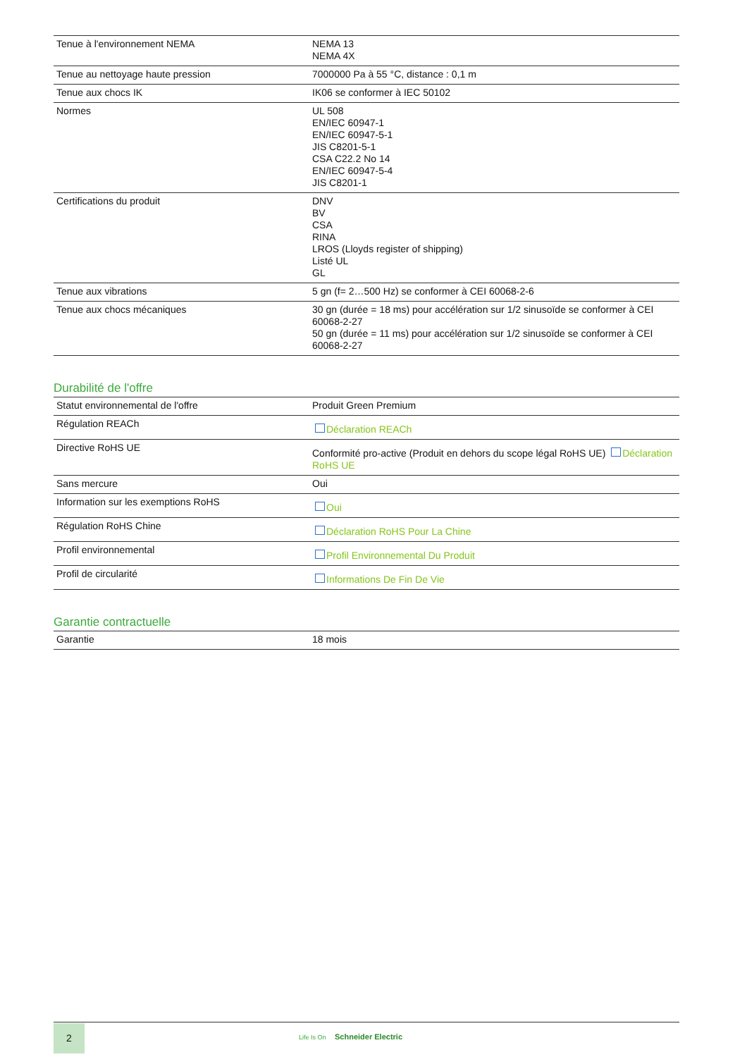| Tenue à l'environnement NEMA | NEMA 13 NEMA 4X |
| Tenue au nettoyage haute pression | 7000000 Pa à 55 °C, distance : 0,1 m |
| Tenue aux chocs IK | IK06 se conformer à IEC 50102 |
| Normes | UL 508 EN/IEC 60947-1 EN/IEC 60947-5-1 JIS C8201-5-1 CSA C22.2 No 14 EN/IEC 60947-5-4 JIS C8201-1 |
| Certifications du produit | DNV BV CSA RINA LROS (Lloyds register of shipping) Listé UL GL |
| Tenue aux vibrations | 5 gn (f= 2…500 Hz) se conformer à CEI 60068-2-6 |
| Tenue aux chocs mécaniques | 30 gn (durée = 18 ms) pour accélération sur 1/2 sinusoïde se conformer à CEI 60068-2-27 50 gn (durée = 11 ms) pour accélération sur 1/2 sinusoïde se conformer à CEI 60068-2-27 |
Durabilité de l'offre
| Statut environnemental de l'offre | Produit Green Premium |
| Régulation REACh | Déclaration REACh |
| Directive RoHS UE | Conformité pro-active (Produit en dehors du scope légal RoHS UE) Déclaration RoHS UE |
| Sans mercure | Oui |
| Information sur les exemptions RoHS | Oui |
| Régulation RoHS Chine | Déclaration RoHS Pour La Chine |
| Profil environnemental | Profil Environnemental Du Produit |
| Profil de circularité | Informations De Fin De Vie |
Garantie contractuelle
| Garantie | 18 mois |
2
Life Is On Schneider Electric